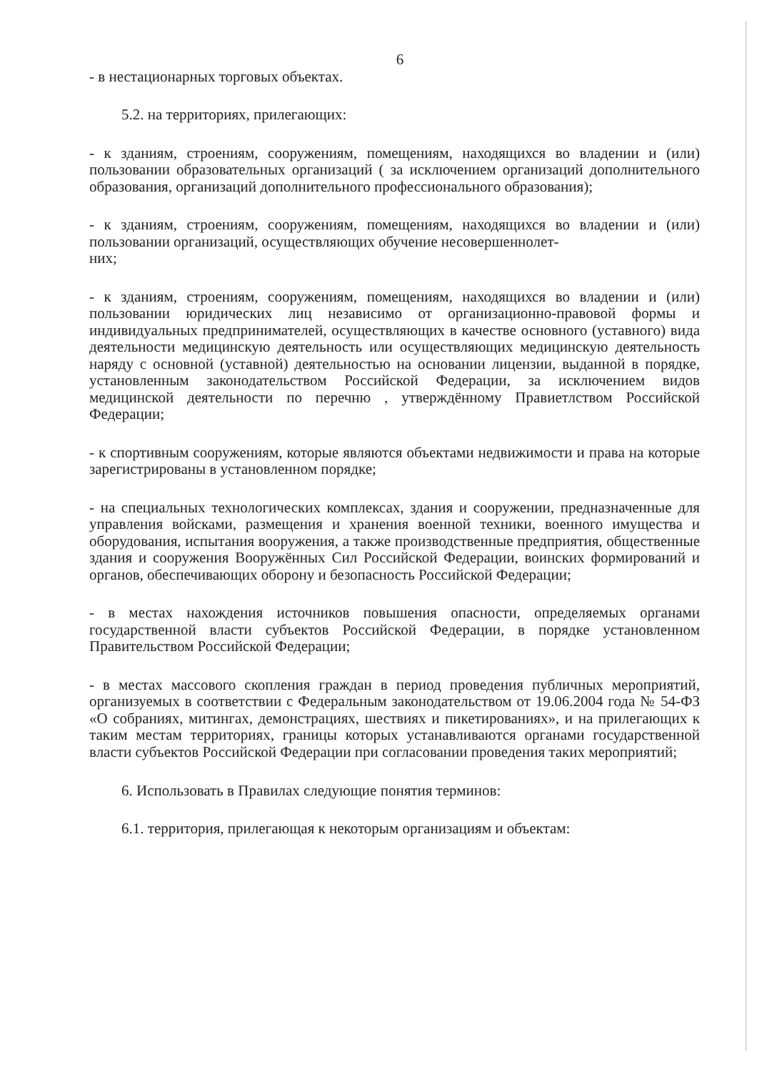6
- в нестационарных торговых объектах.
5.2. на территориях, прилегающих:
- к зданиям, строениям, сооружениям, помещениям, находящихся во владении и (или) пользовании образовательных организаций ( за исключением организаций дополнительного образования, организаций дополнительного профессионального образования);
- к зданиям, строениям, сооружениям, помещениям, находящихся во владении и (или) пользовании организаций, осуществляющих обучение несовершеннолет-
них;
- к зданиям, строениям, сооружениям, помещениям, находящихся во владении и (или) пользовании юридических лиц независимо от организационно-правовой формы и индивидуальных предпринимателей, осуществляющих в качестве основного (уставного) вида деятельности медицинскую деятельность или осуществляющих медицинскую деятельность наряду с основной (уставной) деятельностью на основании лицензии, выданной в порядке, установленным законодательством Российской Федерации, за исключением видов медицинской деятельности по перечню , утверждённому Правиетлством Российской Федерации;
- к спортивным сооружениям, которые являются объектами недвижимости и права на которые зарегистрированы в установленном порядке;
- на специальных технологических комплексах, здания и сооружении, предназначенные для управления войсками, размещения и хранения военной техники, военного имущества и оборудования, испытания вооружения, а также производственные предприятия, общественные здания и сооружения Вооружённых Сил Российской Федерации, воинских формирований и органов, обеспечивающих оборону и безопасность Российской Федерации;
- в местах нахождения источников повышения опасности, определяемых органами государственной власти субъектов Российской Федерации, в порядке установленном Правительством Российской Федерации;
- в местах массового скопления граждан в период проведения публичных мероприятий, организуемых в соответствии с Федеральным законодательством от 19.06.2004 года № 54-ФЗ «О собраниях, митингах, демонстрациях, шествиях и пикетированиях», и на прилегающих к таким местам территориях, границы которых устанавливаются органами государственной власти субъектов Российской Федерации при согласовании проведения таких мероприятий;
6. Использовать в Правилах следующие понятия терминов:
6.1. территория, прилегающая к некоторым организациям и объектам: